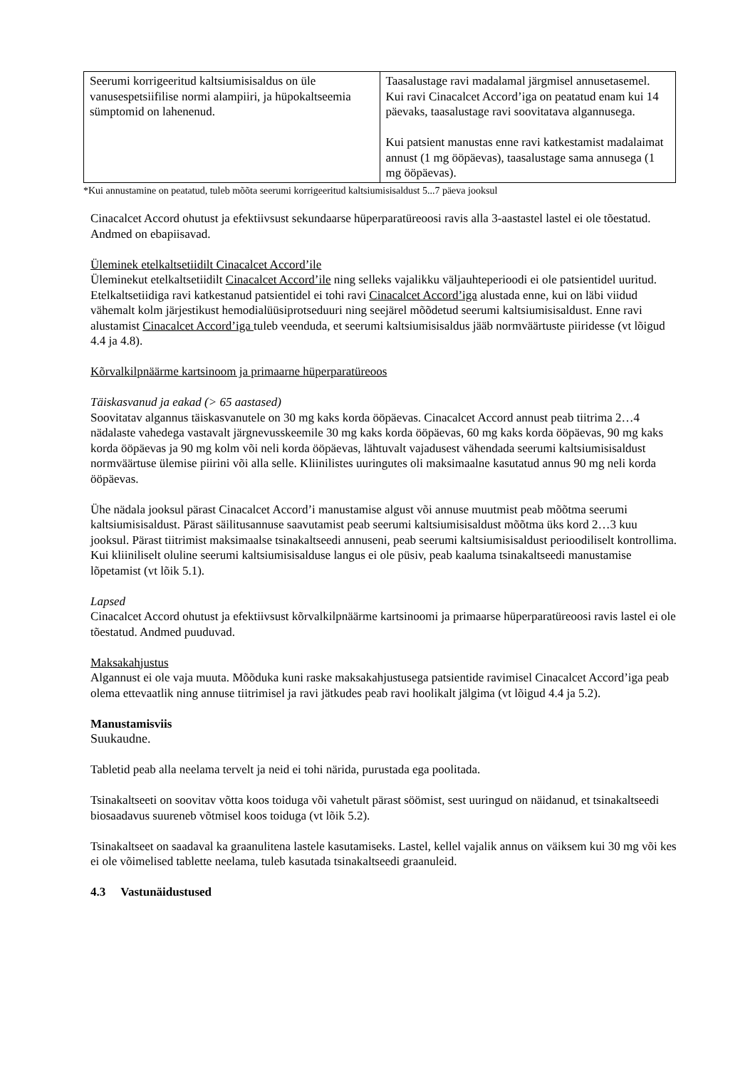| Seerumi korrigeeritud kaltsiumisisaldus on üle vanusespetsiifilise normi alampiiri, ja hüpokaltseemia sümptomid on lahenenud. | Taasalustage ravi madalamal järgmisel annusetasemel. Kui ravi Cinacalcet Accord’iga on peatatud enam kui 14 päevaks, taasalustage ravi soovitatava algannusega. Kui patsient manustas enne ravi katkestamist madalaimat annust (1 mg ööpäevas), taasalustage sama annusega (1 mg ööpäevas). |
*Kui annustamine on peatatud, tuleb mõõta seerumi korrigeeritud kaltsiumisisaldust 5...7 päeva jooksul
Cinacalcet Accord ohutust ja efektiivsust sekundaarse hüperparatüreoosi ravis alla 3-aastastel lastel ei ole tõestatud. Andmed on ebapiisavad.
Üleminek etelkaltsetiidilt Cinacalcet Accord’ile
Üleminekut etelkaltsetiidilt Cinacalcet Accord’ile ning selleks vajalikku väljauhteperioodi ei ole patsientidel uuritud. Etelkaltsetiidiga ravi katkestanud patsientidel ei tohi ravi Cinacalcet Accord’iga alustada enne, kui on läbi viidud vähemalt kolm järjestikust hemodialüüsiprotseduuri ning seejärel mõõdetud seerumi kaltsiumisisaldust. Enne ravi alustamist Cinacalcet Accord’iga tuleb veenduda, et seerumi kaltsiumisisaldus jääb normväärtuste piiridesse (vt lõigud 4.4 ja 4.8).
Kõrvalkilpnäärme kartsinoom ja primaarne hüperparatüreoos
Täiskasvanud ja eakad (> 65 aastased)
Soovitatav algannus täiskasvanutele on 30 mg kaks korda ööpäevas. Cinacalcet Accord annust peab tiitrima 2…4 nädalaste vahedega vastavalt järgnevusskeemile 30 mg kaks korda ööpäevas, 60 mg kaks korda ööpäevas, 90 mg kaks korda ööpäevas ja 90 mg kolm või neli korda ööpäevas, lähtuvalt vajadusest vähendada seerumi kaltsiumisisaldust normväärtuse ülemise piirini või alla selle. Kliinilistes uuringutes oli maksimaalne kasutatud annus 90 mg neli korda ööpäevas.
Ühe nädala jooksul pärast Cinacalcet Accord’i manustamise algust või annuse muutmist peab mõõtma seerumi kaltsiumisisaldust. Pärast säilitusannuse saavutamist peab seerumi kaltsiumisisaldust mõõtma üks kord 2…3 kuu jooksul. Pärast tiitrimist maksimaalse tsinakaltseedi annuseni, peab seerumi kaltsiumisisaldust perioodiliselt kontrollima. Kui kliiniliselt oluline seerumi kaltsiumisisalduse langus ei ole püsiv, peab kaaluma tsinakaltseedi manustamise lõpetamist (vt lõik 5.1).
Lapsed
Cinacalcet Accord ohutust ja efektiivsust kõrvalkilpnäärme kartsinoomi ja primaarse hüperparatüreoosi ravis lastel ei ole tõestatud. Andmed puuduvad.
Maksakahjustus
Algannust ei ole vaja muuta. Mõõduka kuni raske maksakahjustusega patsientide ravimisel Cinacalcet Accord’iga peab olema ettevaatlik ning annuse tiitrimisel ja ravi jätkudes peab ravi hoolikalt jälgima (vt lõigud 4.4 ja 5.2).
Manustamisviis
Suukaudne.
Tabletid peab alla neelama tervelt ja neid ei tohi närida, purustada ega poolitada.
Tsinakaltseeti on soovitav võtta koos toiduga või vahetult pärast söömist, sest uuringud on näidanud, et tsinakaltseedi biosaadavus suureneb võtmisel koos toiduga (vt lõik 5.2).
Tsinakaltseet on saadaval ka graanulitena lastele kasutamiseks. Lastel, kellel vajalik annus on väiksem kui 30 mg või kes ei ole võimelised tablette neelama, tuleb kasutada tsinakaltseedi graanuleid.
4.3 Vastunäidustused